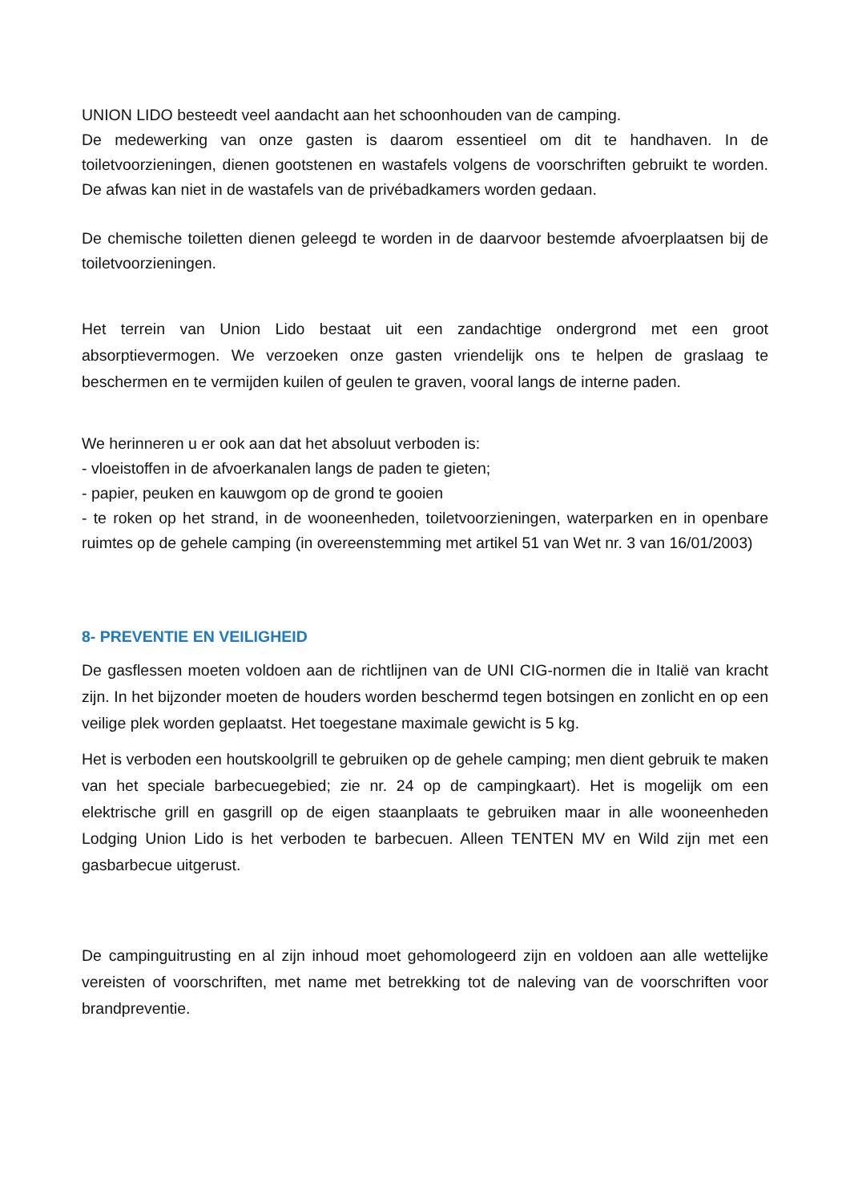UNION LIDO besteedt veel aandacht aan het schoonhouden van de camping.
De medewerking van onze gasten is daarom essentieel om dit te handhaven. In de toiletvoorzieningen, dienen gootstenen en wastafels volgens de voorschriften gebruikt te worden. De afwas kan niet in de wastafels van de privébadkamers worden gedaan.
De chemische toiletten dienen geleegd te worden in de daarvoor bestemde afvoerplaatsen bij de toiletvoorzieningen.
Het terrein van Union Lido bestaat uit een zandachtige ondergrond met een groot absorptievermogen. We verzoeken onze gasten vriendelijk ons te helpen de graslaag te beschermen en te vermijden kuilen of geulen te graven, vooral langs de interne paden.
We herinneren u er ook aan dat het absoluut verboden is:
- vloeistoffen in de afvoerkanalen langs de paden te gieten;
- papier, peuken en kauwgom op de grond te gooien
- te roken op het strand, in de wooneenheden, toiletvoorzieningen, waterparken en in openbare ruimtes op de gehele camping (in overeenstemming met artikel 51 van Wet nr. 3 van 16/01/2003)
8- PREVENTIE EN VEILIGHEID
De gasflessen moeten voldoen aan de richtlijnen van de UNI CIG-normen die in Italië van kracht zijn. In het bijzonder moeten de houders worden beschermd tegen botsingen en zonlicht en op een veilige plek worden geplaatst. Het toegestane maximale gewicht is 5 kg.
Het is verboden een houtskoolgrill te gebruiken op de gehele camping; men dient gebruik te maken van het speciale barbecuegebied; zie nr. 24 op de campingkaart). Het is mogelijk om een elektrische grill en gasgrill op de eigen staanplaats te gebruiken maar in alle wooneenheden Lodging Union Lido is het verboden te barbecuen. Alleen TENTEN MV en Wild zijn met een gasbarbecue uitgerust.
De campinguitrusting en al zijn inhoud moet gehomologeerd zijn en voldoen aan alle wettelijke vereisten of voorschriften, met name met betrekking tot de naleving van de voorschriften voor brandpreventie.